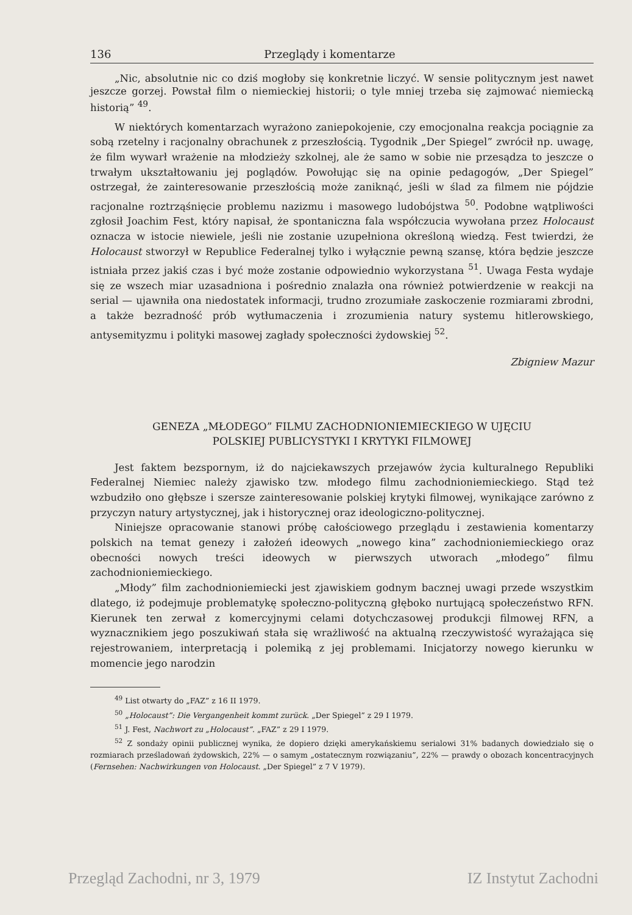136 Przeglądy i komentarze
„Nic, absolutnie nic co dziś mogłoby się konkretnie liczyć. W sensie politycznym jest nawet jeszcze gorzej. Powstał film o niemieckiej historii; o tyle mniej trzeba się zajmować niemiecką historią” <sup>49</sup>.
W niektórych komentarzach wyrażono zaniepokojenie, czy emocjonalna reakcja pociągnie za sobą rzetelny i racjonalny obrachunek z przeszłością. Tygodnik „Der Spiegel” zwrócił np. uwagę, że film wywarł wrażenie na młodzieży szkolnej, ale że samo w sobie nie przesądza to jeszcze o trwałym ukształtowaniu jej poglądów. Powołując się na opinie pedagogów, „Der Spiegel” ostrzegał, że zainteresowanie przeszłością może zaniknąć, jeśli w ślad za filmem nie pójdzie racjonalne roztrząśnięcie problemu nazizmu i masowego ludobójstwa <sup>50</sup>. Podobne wątpliwości zgłosił Joachim Fest, który napisał, że spontaniczna fala współczucia wywołana przez Holocaust oznacza w istocie niewiele, jeśli nie zostanie uzupełniona określoną wiedzą. Fest twierdzi, że Holocaust stworzył w Republice Federalnej tylko i wyłącznie pewną szansę, która będzie jeszcze istniała przez jakiś czas i być może zostanie odpowiednio wykorzystana <sup>51</sup>. Uwaga Festa wydaje się ze wszech miar uzasadniona i pośrednio znalazła ona również potwierdzenie w reakcji na serial — ujawniła ona niedostatek informacji, trudno zrozumiałe zaskoczenie rozmiarami zbrodni, a także bezradność prób wytłumaczenia i zrozumienia natury systemu hitlerowskiego, antysemityzmu i polityki masowej zagłady społeczności żydowskiej <sup>52</sup>.
Zbigniew Mazur
GENEZA „MŁODEGO” FILMU ZACHODNIONIEMIECKIEGO W UJĘCIU
POLSKIEJ PUBLICYSTYKI I KRYTYKI FILMOWEJ
Jest faktem bezspornym, iż do najciekawszych przejawów życia kulturalnego Republiki Federalnej Niemiec należy zjawisko tzw. młodego filmu zachodnioniemieckiego. Stąd też wzbudziło ono głębsze i szersze zainteresowanie polskiej krytyki filmowej, wynikające zarówno z przyczyn natury artystycznej, jak i historycznej oraz ideologiczno-politycznej.
Niniejsze opracowanie stanowi próbę całościowego przeglądu i zestawienia komentarzy polskich na temat genezy i założeń ideowych „nowego kina” zachodnioniemieckiego oraz obecności nowych treści ideowych w pierwszych utworach „młodego” filmu zachodnioniemieckiego.
„Młody” film zachodnioniemiecki jest zjawiskiem godnym bacznej uwagi przede wszystkim dlatego, iż podejmuje problematykę społeczno-polityczną głęboko nurtującą społeczeństwo RFN. Kierunek ten zerwał z komercyjnymi celami dotychczasowej produkcji filmowej RFN, a wyznacznikiem jego poszukiwań stała się wrażliwość na aktualną rzeczywistość wyrażająca się rejestrowaniem, interpretacją i polemiką z jej problemami. Inicjatorzy nowego kierunku w momencie jego narodzin
<sup>49</sup> List otwarty do „FAZ” z 16 II 1979.
<sup>50</sup> „Holocaust”: Die Vergangenheit kommt zurück. „Der Spiegel” z 29 I 1979.
<sup>51</sup> J. Fest, Nachwort zu „Holocaust”. „FAZ” z 29 I 1979.
<sup>52</sup> Z sondaży opinii publicznej wynika, że dopiero dzięki amerykańskiemu serialowi 31% badanych dowiedziało się o rozmiarach prześladowań żydowskich, 22% — o samym „ostatecznym rozwiązaniu”, 22% — prawdy o obozach koncentracyjnych (Fernsehen: Nachwirkungen von Holocaust. „Der Spiegel” z 7 V 1979).
Przegląd Zachodni, nr 3, 1979 IZ Instytut Zachodni